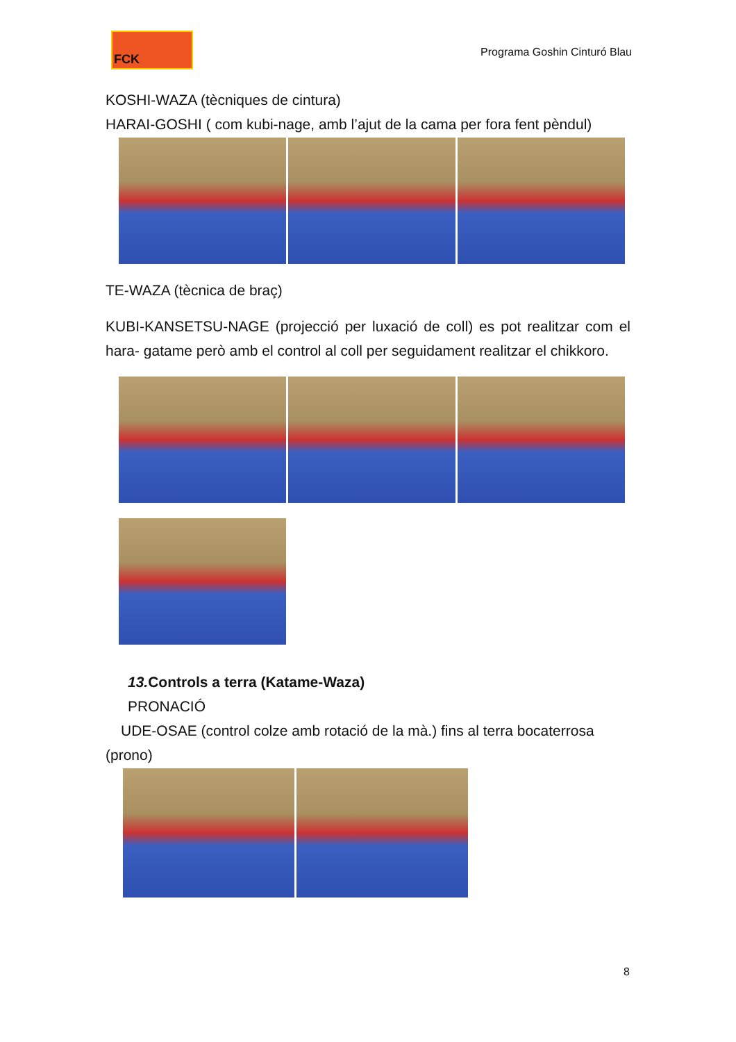FCK
Programa Goshin Cinturó Blau
KOSHI-WAZA (tècniques de cintura)
HARAI-GOSHI ( com kubi-nage, amb l’ajut de la cama per fora fent pèndul)
TE-WAZA (tècnica de braç)
KUBI-KANSETSU-NAGE (projecció per luxació de coll) es pot realitzar com el hara- gatame però amb el control al coll per seguidament realitzar el chikkoro.
13. Controls a terra (Katame-Waza)
PRONACIÓ
UDE-OSAE (control colze amb rotació de la mà.) fins al terra bocaterrosa (prono)
8